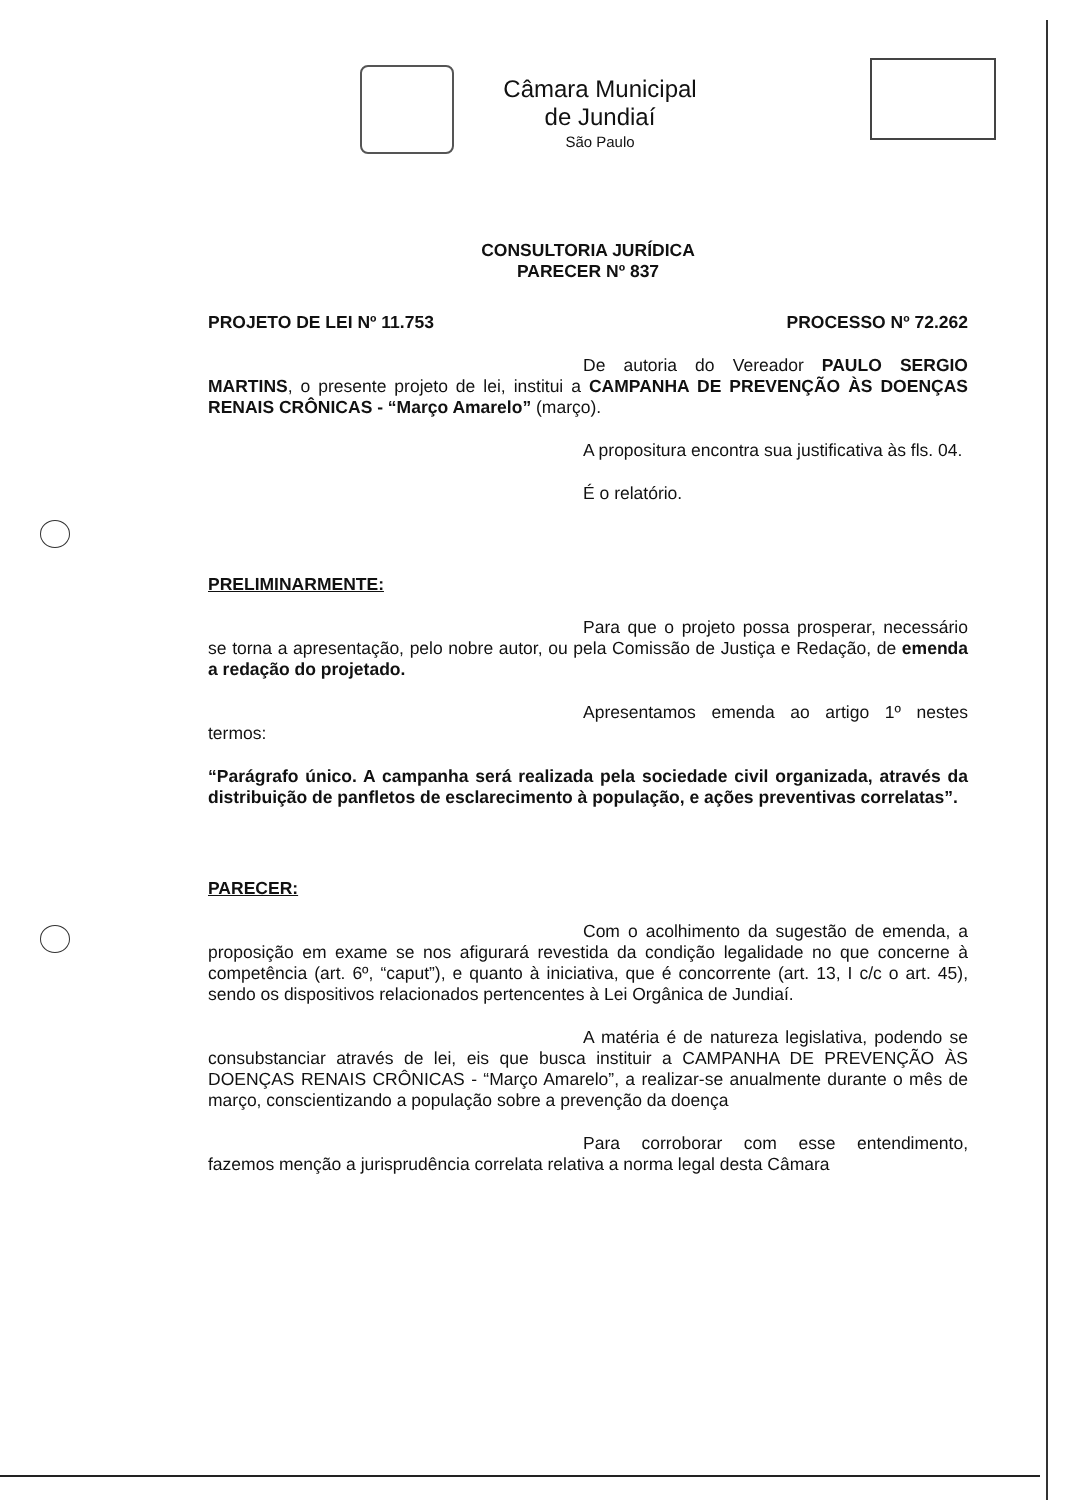Câmara Municipal de Jundiaí
São Paulo
CONSULTORIA JURÍDICA
PARECER Nº 837
PROJETO DE LEI Nº 11.753 PROCESSO Nº 72.262
De autoria do Vereador PAULO SERGIO MARTINS, o presente projeto de lei, institui a CAMPANHA DE PREVENÇÃO ÀS DOENÇAS RENAIS CRÔNICAS - “Março Amarelo” (março).
A propositura encontra sua justificativa às fls. 04.
É o relatório.
PRELIMINARMENTE:
Para que o projeto possa prosperar, necessário se torna a apresentação, pelo nobre autor, ou pela Comissão de Justiça e Redação, de emenda a redação do projetado.
Apresentamos emenda ao artigo 1º nestes termos:
“Parágrafo único. A campanha será realizada pela sociedade civil organizada, através da distribuição de panfletos de esclarecimento à população, e ações preventivas correlatas”.
PARECER:
Com o acolhimento da sugestão de emenda, a proposição em exame se nos afigurará revestida da condição legalidade no que concerne à competência (art. 6º, “caput”), e quanto à iniciativa, que é concorrente (art. 13, I c/c o art. 45), sendo os dispositivos relacionados pertencentes à Lei Orgânica de Jundiaí.
A matéria é de natureza legislativa, podendo se consubstanciar através de lei, eis que busca instituir a CAMPANHA DE PREVENÇÃO ÀS DOENÇAS RENAIS CRÔNICAS - “Março Amarelo”, a realizar-se anualmente durante o mês de março, conscientizando a população sobre a prevenção da doença
Para corroborar com esse entendimento, fazemos menção a jurisprudência correlata relativa a norma legal desta Câmara